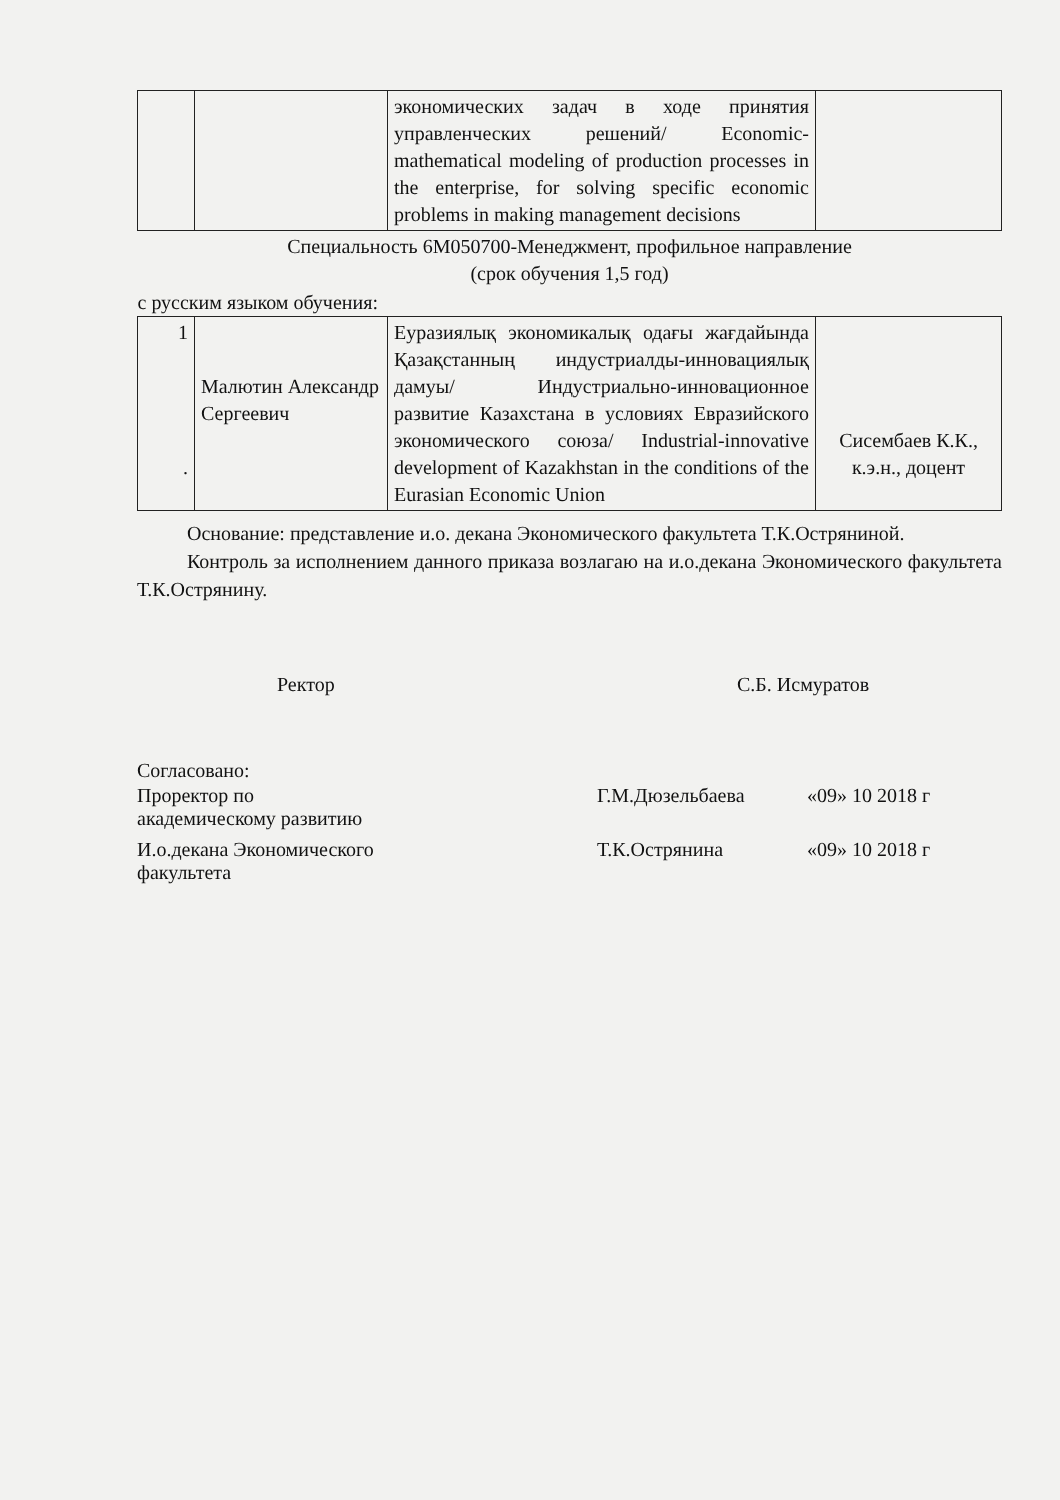| | | экономических задач в ходе принятия управленческих решений/ Economic-mathematical modeling of production processes in the enterprise, for solving specific economic problems in making management decisions | |
| Специальность 6М050700-Менеджмент, профильное направление (срок обучения 1,5 год) | | | |
| с русским языком обучения: | | | |
| 1 . | Малютин Александр Сергеевич | Еуразиялық экономикалық одағы жағдайында Қазақстанның индустриалды-инновациялық дамуы/ Индустриально-инновационное развитие Казахстана в условиях Евразийского экономического союза/ Industrial-innovative development of Kazakhstan in the conditions of the Eurasian Economic Union | Сисембаев К.К., к.э.н., доцент |
Основание: представление и.о. декана Экономического факультета Т.К.Остряниной.
Контроль за исполнением данного приказа возлагаю на и.о.декана Экономического факультета Т.К.Острянину.
Ректор С.Б. Исмуратов
Согласовано:
Проректор по
академическому развитию Г.М.Дюзельбаева «09» 10 2018 г
И.о.декана Экономического
факультета Т.К.Острянина «09» 10 2018 г